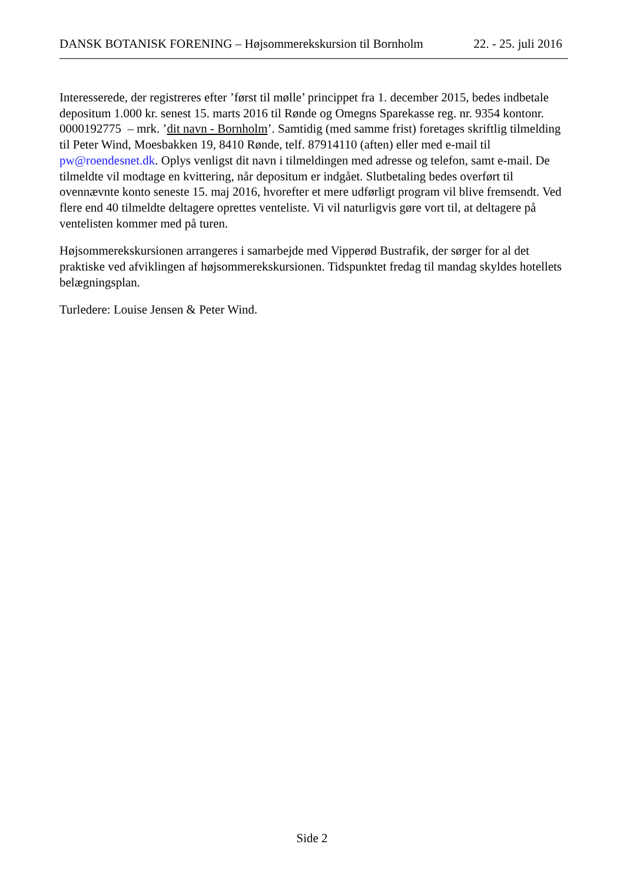DANSK BOTANISK FORENING – Højsommerekskursion til Bornholm 22. - 25. juli 2016
Interesserede, der registreres efter ’først til mølle’ princippet fra 1. december 2015, bedes indbetale depositum 1.000 kr. senest 15. marts 2016 til Rønde og Omegns Sparekasse reg. nr. 9354 kontonr. 0000192775 – mrk. ’dit navn - Bornholm’. Samtidig (med samme frist) foretages skriftlig tilmelding til Peter Wind, Moesbakken 19, 8410 Rønde, telf. 87914110 (aften) eller med e-mail til pw@roendesnet.dk. Oplys venligst dit navn i tilmeldingen med adresse og telefon, samt e-mail. De tilmeldte vil modtage en kvittering, når depositum er indgået. Slutbetaling bedes overført til ovennævnte konto seneste 15. maj 2016, hvorefter et mere udførligt program vil blive fremsendt. Ved flere end 40 tilmeldte deltagere oprettes venteliste. Vi vil naturligvis gøre vort til, at deltagere på ventelisten kommer med på turen.
Højsommerekskursionen arrangeres i samarbejde med Vipperød Bustrafik, der sørger for al det praktiske ved afviklingen af højsommerekskursionen. Tidspunktet fredag til mandag skyldes hotellets belægningsplan.
Turledere: Louise Jensen & Peter Wind.
Side 2